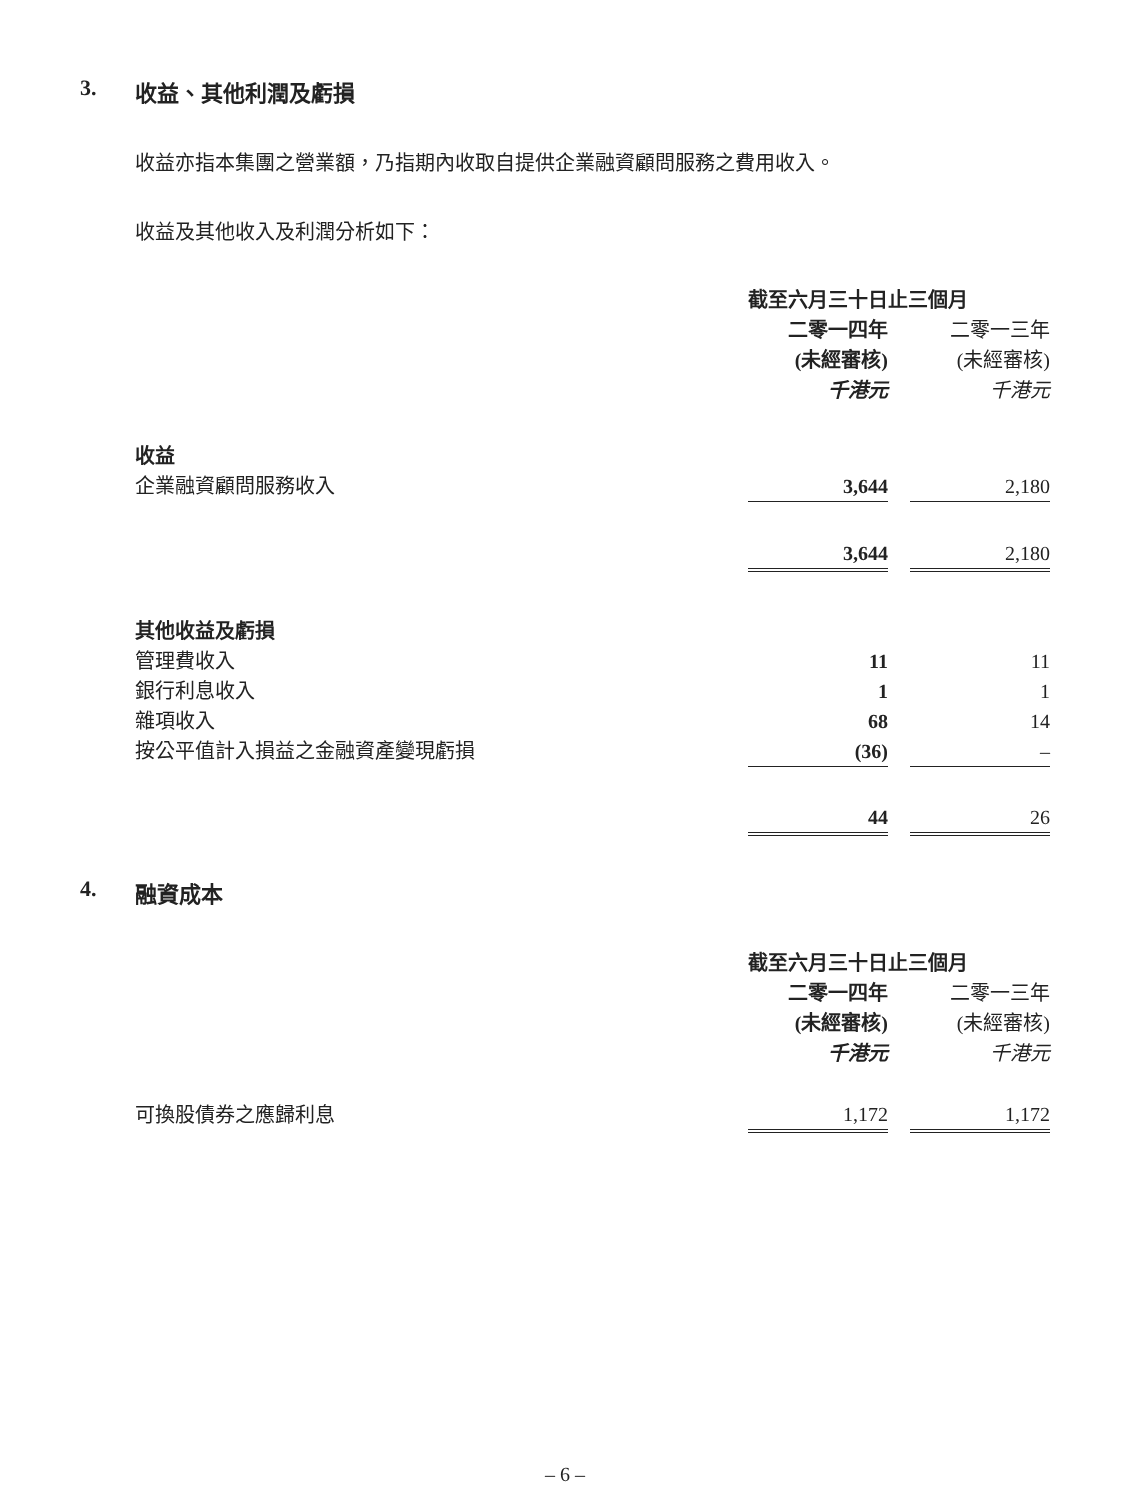3. 收益、其他利潤及虧損
收益亦指本集團之營業額，乃指期內收取自提供企業融資顧問服務之費用收入。
收益及其他收入及利潤分析如下：
| | 截至六月三十日止三個月 | | |
| | 二零一四年 | | 二零一三年 |
| | (未經審核) | | (未經審核) |
| | 千港元 | | 千港元 |
| 收益 | | | |
| 企業融資顧問服務收入 | 3,644 | | 2,180 |
| | 3,644 | | 2,180 |
| 其他收益及虧損 | | | |
| 管理費收入 | 11 | | 11 |
| 銀行利息收入 | 1 | | 1 |
| 雜項收入 | 68 | | 14 |
| 按公平值計入損益之金融資產變現虧損 | (36) | | – |
| | 44 | | 26 |
4. 融資成本
| | 截至六月三十日止三個月 | | |
| | 二零一四年 | | 二零一三年 |
| | (未經審核) | | (未經審核) |
| | 千港元 | | 千港元 |
| 可換股債券之應歸利息 | 1,172 | | 1,172 |
– 6 –